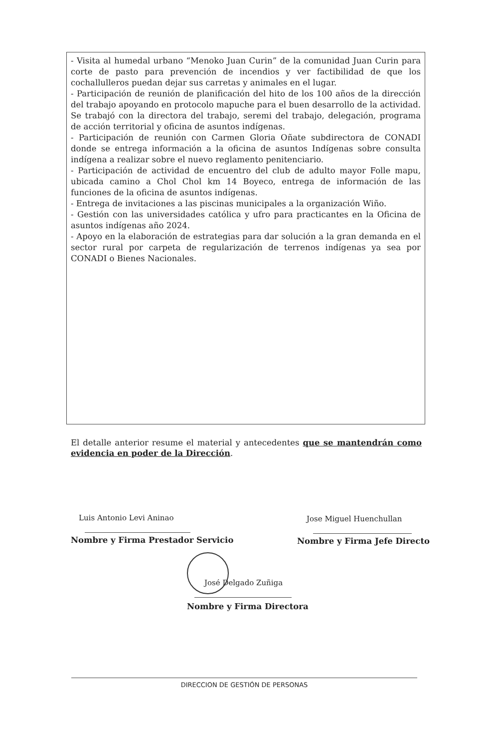- Visita al humedal urbano “Menoko Juan Curin” de la comunidad Juan Curin para corte de pasto para prevención de incendios y ver factibilidad de que los cochallulleros puedan dejar sus carretas y animales en el lugar.
- Participación de reunión de planificación del hito de los 100 años de la dirección del trabajo apoyando en protocolo mapuche para el buen desarrollo de la actividad. Se trabajó con la directora del trabajo, seremi del trabajo, delegación, programa de acción territorial y oficina de asuntos indígenas.
- Participación de reunión con Carmen Gloria Oñate subdirectora de CONADI donde se entrega información a la oficina de asuntos Indígenas sobre consulta indígena a realizar sobre el nuevo reglamento penitenciario.
- Participación de actividad de encuentro del club de adulto mayor Folle mapu, ubicada camino a Chol Chol km 14 Boyeco, entrega de información de las funciones de la oficina de asuntos indígenas.
- Entrega de invitaciones a las piscinas municipales a la organización Wiño.
- Gestión con las universidades católica y ufro para practicantes en la Oficina de asuntos indígenas año 2024.
- Apoyo en la elaboración de estrategias para dar solución a la gran demanda en el sector rural por carpeta de regularización de terrenos indígenas ya sea por CONADI o Bienes Nacionales.
El detalle anterior resume el material y antecedentes que se mantendrán como evidencia en poder de la Dirección.
Luis Antonio Levi Aninao Jose Miguel Huenchullan
Nombre y Firma Prestador Servicio
Nombre y Firma Jefe Directo
José Delgado Zuñiga
Nombre y Firma Directora
DIRECCION DE GESTIÓN DE PERSONAS